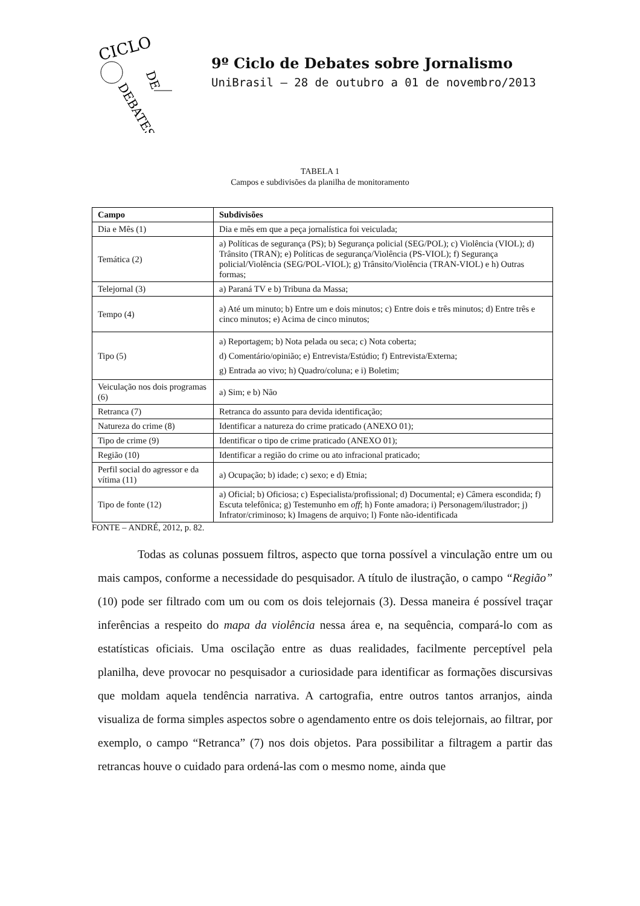CICLO
DE
DEBATES
9º Ciclo de Debates sobre Jornalismo
UniBrasil – 28 de outubro a 01 de novembro/2013
TABELA 1
Campos e subdivisões da planilha de monitoramento
| Campo | Subdivisões |
| --- | --- |
| Dia e Mês (1) | Dia e mês em que a peça jornalística foi veiculada; |
| Temática (2) | a) Políticas de segurança (PS); b) Segurança policial (SEG/POL); c) Violência (VIOL); d) Trânsito (TRAN); e) Políticas de segurança/Violência (PS-VIOL); f) Segurança policial/Violência (SEG/POL-VIOL); g) Trânsito/Violência (TRAN-VIOL) e h) Outras formas; |
| Telejornal (3) | a) Paraná TV e b) Tribuna da Massa; |
| Tempo (4) | a) Até um minuto; b) Entre um e dois minutos; c) Entre dois e três minutos; d) Entre três e cinco minutos; e) Acima de cinco minutos; |
| Tipo (5) | a) Reportagem; b) Nota pelada ou seca; c) Nota coberta; d) Comentário/opinião; e) Entrevista/Estúdio; f) Entrevista/Externa; g) Entrada ao vivo; h) Quadro/coluna; e i) Boletim; |
| Veiculação nos dois programas (6) | a) Sim; e b) Não |
| Retranca (7) | Retranca do assunto para devida identificação; |
| Natureza do crime (8) | Identificar a natureza do crime praticado (ANEXO 01); |
| Tipo de crime (9) | Identificar o tipo de crime praticado (ANEXO 01); |
| Região (10) | Identificar a região do crime ou ato infracional praticado; |
| Perfil social do agressor e da vítima (11) | a) Ocupação; b) idade; c) sexo; e d) Etnia; |
| Tipo de fonte (12) | a) Oficial; b) Oficiosa; c) Especialista/profissional; d) Documental; e) Câmera escondida; f) Escuta telefônica; g) Testemunho em off ; h) Fonte amadora; i) Personagem/ilustrador; j) Infrator/criminoso; k) Imagens de arquivo; l) Fonte não-identificada |
FONTE – ANDRÉ, 2012, p. 82.
Todas as colunas possuem filtros, aspecto que torna possível a vinculação entre um ou mais campos, conforme a necessidade do pesquisador. A título de ilustração, o campo “Região” (10) pode ser filtrado com um ou com os dois telejornais (3). Dessa maneira é possível traçar inferências a respeito do mapa da violência nessa área e, na sequência, compará-lo com as estatísticas oficiais. Uma oscilação entre as duas realidades, facilmente perceptível pela planilha, deve provocar no pesquisador a curiosidade para identificar as formações discursivas que moldam aquela tendência narrativa. A cartografia, entre outros tantos arranjos, ainda visualiza de forma simples aspectos sobre o agendamento entre os dois telejornais, ao filtrar, por exemplo, o campo “Retranca” (7) nos dois objetos. Para possibilitar a filtragem a partir das retrancas houve o cuidado para ordená-las com o mesmo nome, ainda que